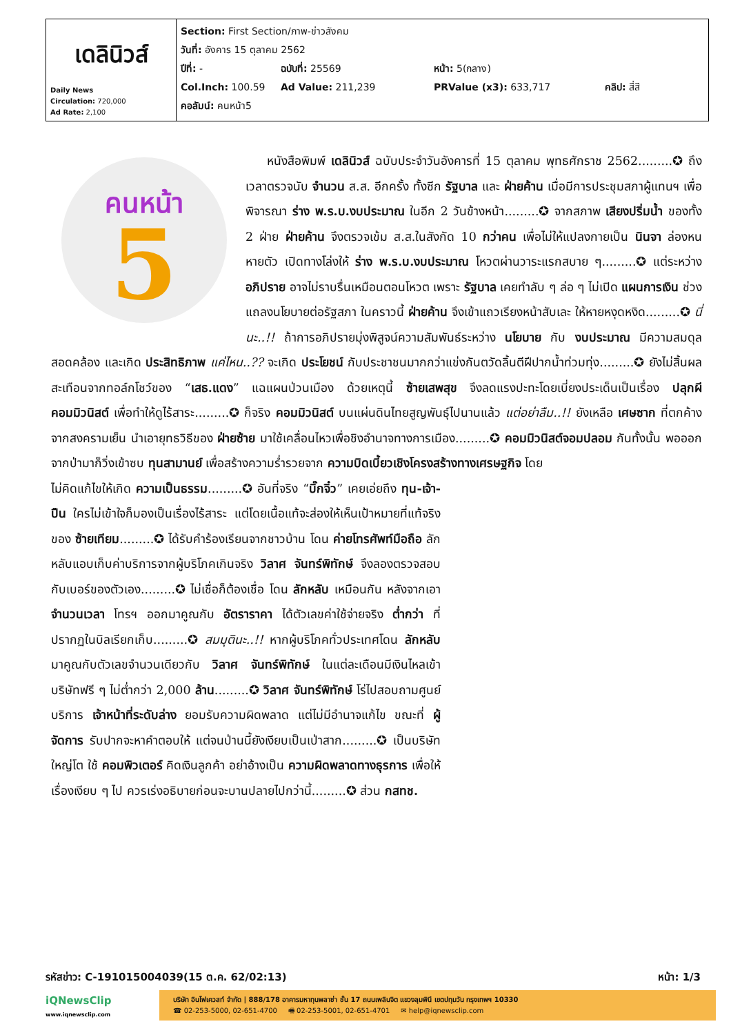| เดลินิวส์ Daily News Circulation: 720,000 Ad Rate: 2,100 | Section: First Section/ภาพ-ข่าวสังคม วันที่: อังคาร 15 ตุลาคม 2562 ปีที่: - ฉบับที่: 25569 หน้า: 5(กลาง) Col.Inch: 100.59 Ad Value: 211,239 PRValue (x3): 633,717 คลิป: สี่สี คอลัมน์: คนหน้า5 |
คนหน้า
5
หนังสือพิมพ์ เดลินิวส์ ฉบับประจำวันอังคารที่ 15 ตุลาคม พุทธศักราช 2562.........✪ ถึงเวลาตรวจนับ จำนวน ส.ส. อีกครั้ง ทั้งซีก รัฐบาล และ ฝ่ายค้าน เมื่อมีการประชุมสภาผู้แทนฯ เพื่อพิจารณา ร่าง พ.ร.บ.งบประมาณ ในอีก 2 วันข้างหน้า.........✪ จากสภาพ เสียงปริ่มน้ำ ของทั้ง 2 ฝ่าย ฝ่ายค้าน จึงตรวจเข้ม ส.ส.ในสังกัด 10 กว่าคน เพื่อไม่ให้แปลงกายเป็น นินจา ล่องหนหายตัว เปิดทางโล่งให้ ร่าง พ.ร.บ.งบประมาณ โหวตผ่านวาระแรกสบาย ๆ.........✪ แต่ระหว่าง อภิปราย อาจไม่ราบรื่นเหมือนตอนโหวต เพราะ รัฐบาล เคยทำลับ ๆ ล่อ ๆ ไม่เปิด แผนการเงิน ช่วงแถลงนโยบายต่อรัฐสภา ในคราวนี้ ฝ่ายค้าน จึงเข้าแถวเรียงหน้าสับเละ ให้หายหงุดหงิด.........✪ นี่นะ..!! ถ้าการอภิปรายมุ่งพิสูจน์ความสัมพันธ์ระหว่าง นโยบาย กับ งบประมาณ มีความสมดุลสอดคล้อง และเกิด ประสิทธิภาพ แค่ไหน..?? จะเกิด ประโยชน์ กับประชาชนมากกว่าแข่งกันตวัดลิ้นตีฝีปากน้ำท่วมทุ่ง.........✪ ยังไม่สิ้นผลสะเทือนจากทอล์กโชว์ของ “เสธ.แดง” แฉแผนป่วนเมือง ด้วยเหตุนี้ ซ้ายเสพสุข จึงลดแรงปะทะโดยเบี่ยงประเด็นเป็นเรื่อง ปลุกผีคอมมิวนิสต์ เพื่อทำให้ดูไร้สาระ.........✪ ก็จริง คอมมิวนิสต์ บนแผ่นดินไทยสูญพันธุ์ไปนานแล้ว แต่อย่าลืม..!! ยังเหลือ เศษซาก ที่ตกค้างจากสงครามเย็น นำเอายุทธวิธีของ ฝ่ายซ้าย มาใช้เคลื่อนไหวเพื่อชิงอำนาจทางการเมือง.........✪ คอมมิวนิสต์จอมปลอม กันทั้งนั้น พอออกจากป่ามาก็วิ่งเข้าซบ ทุนสามานย์ เพื่อสร้างความร่ำรวยจาก ความบิดเบี้ยวเชิงโครงสร้างทางเศรษฐกิจ โดย
ไม่คิดแก้ไขให้เกิด ความเป็นธรรม.........✪ อันที่จริง “บิ๊กจิ๋ว” เคยเอ่ยถึง ทุน-เจ้า-ปืน ใครไม่เข้าใจก็มองเป็นเรื่องไร้สาระ แต่โดยเนื้อแท้จะส่องให้เห็นเป้าหมายที่แท้จริงของ ซ้ายเทียม.........✪ ได้รับคำร้องเรียนจากชาวบ้าน โดน ค่ายโทรศัพท์มือถือ ลักหลับแอบเก็บค่าบริการจากผู้บริโภคเกินจริง วิลาศ จันทร์พิทักษ์ จึงลองตรวจสอบกับเบอร์ของตัวเอง.........✪ ไม่เชื่อก็ต้องเชื่อ โดน ลักหลับ เหมือนกัน หลังจากเอา จำนวนเวลา โทรฯ ออกมาคูณกับ อัตราราคา ได้ตัวเลขค่าใช้จ่ายจริง ต่ำกว่า ที่ปรากฏในบิลเรียกเก็บ.........✪ สมมุตินะ..!! หากผู้บริโภคทั่วประเทศโดน ลักหลับ มาคูณกับตัวเลขจำนวนเดียวกับ วิลาศ จันทร์พิทักษ์ ในแต่ละเดือนมีเงินไหลเข้าบริษัทฟรี ๆ ไม่ต่ำกว่า 2,000 ล้าน.........✪ วิลาศ จันทร์พิทักษ์ โร่ไปสอบถามศูนย์บริการ เจ้าหน้าที่ระดับล่าง ยอมรับความผิดพลาด แต่ไม่มีอำนาจแก้ไข ขณะที่ ผู้จัดการ รับปากจะหาคำตอบให้ แต่จนป่านนี้ยังเงียบเป็นเป่าสาก.........✪ เป็นบริษัทใหญ่โต ใช้ คอมพิวเตอร์ คิดเงินลูกค้า อย่าอ้างเป็น ความผิดพลาดทางธุรการ เพื่อให้เรื่องเงียบ ๆ ไป ควรเร่งอธิบายก่อนจะบานปลายไปกว่านี้.........✪ ส่วน กสทช.
รหัสข่าว: C-191015004039(15 ต.ค. 62/02:13) หน้า: 1/3
iQNewsClip
www.iqnewsclip.com
บริษัท อินโฟเควสท์ จำกัด | 888/178 อาคารมหาทุนพลาซ่า ชั้น 17 ถนนเพลินจิต แขวงลุมพินี เขตปทุมวัน กรุงเทพฯ 10330
☎ 02-253-5000, 02-651-4700 🖷 02-253-5001, 02-651-4701 ✉ help@iqnewsclip.com